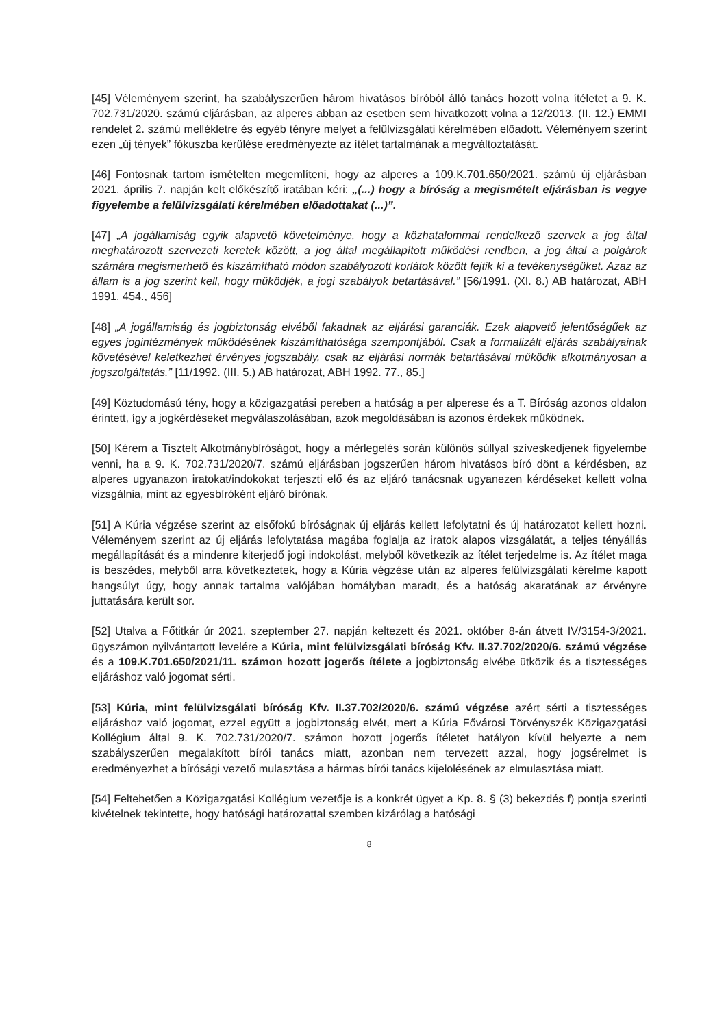[45] Véleményem szerint, ha szabályszerűen három hivatásos bíróból álló tanács hozott volna ítéletet a 9. K. 702.731/2020. számú eljárásban, az alperes abban az esetben sem hivatkozott volna a 12/2013. (II. 12.) EMMI rendelet 2. számú mellékletre és egyéb tényre melyet a felülvizsgálati kérelmében előadott. Véleményem szerint ezen „új tények” fókuszba kerülése eredményezte az ítélet tartalmának a megváltoztatását.
[46] Fontosnak tartom ismételten megemlíteni, hogy az alperes a 109.K.701.650/2021. számú új eljárásban 2021. április 7. napján kelt előkészítő iratában kéri: „(...) hogy a bíróság a megismételt eljárásban is vegye figyelembe a felülvizsgálati kérelmében előadottakat (...)”.
[47] „A jogállamiság egyik alapvető követelménye, hogy a közhatalommal rendelkező szervek a jog által meghatározott szervezeti keretek között, a jog által megállapított működési rendben, a jog által a polgárok számára megismerhető és kiszámítható módon szabályozott korlátok között fejtik ki a tevékenységüket. Azaz az állam is a jog szerint kell, hogy működjék, a jogi szabályok betartásával.” [56/1991. (XI. 8.) AB határozat, ABH 1991. 454., 456]
[48] „A jogállamiság és jogbiztonság elvéből fakadnak az eljárási garanciák. Ezek alapvető jelentőségűek az egyes jogintézmények működésének kiszámíthatósága szempontjából. Csak a formalizált eljárás szabályainak követésével keletkezhet érvényes jogszabály, csak az eljárási normák betartásával működik alkotmányosan a jogszolgáltatás.” [11/1992. (III. 5.) AB határozat, ABH 1992. 77., 85.]
[49] Köztudomású tény, hogy a közigazgatási pereben a hatóság a per alperese és a T. Bíróság azonos oldalon érintett, így a jogkérdéseket megválaszolásában, azok megoldásában is azonos érdekek működnek.
[50] Kérem a Tisztelt Alkotmánybíróságot, hogy a mérlegelés során különös súllyal szíveskedjenek figyelembe venni, ha a 9. K. 702.731/2020/7. számú eljárásban jogszerűen három hivatásos bíró dönt a kérdésben, az alperes ugyanazon iratokat/indokokat terjeszti elő és az eljáró tanácsnak ugyanezen kérdéseket kellett volna vizsgálnia, mint az egyesbíróként eljáró bírónak.
[51] A Kúria végzése szerint az elsőfokú bíróságnak új eljárás kellett lefolytatni és új határozatot kellett hozni. Véleményem szerint az új eljárás lefolytatása magába foglalja az iratok alapos vizsgálatát, a teljes tényállás megállapítását és a mindenre kiterjedő jogi indokolást, melyből következik az ítélet terjedelme is. Az ítélet maga is beszédes, melyből arra következtetek, hogy a Kúria végzése után az alperes felülvizsgálati kérelme kapott hangsúlyt úgy, hogy annak tartalma valójában homályban maradt, és a hatóság akaratának az érvényre juttatására került sor.
[52] Utalva a Főtitkár úr 2021. szeptember 27. napján keltezett és 2021. október 8-án átvett IV/3154-3/2021. ügyszámon nyilvántartott levelére a Kúria, mint felülvizsgálati bíróság Kfv. II.37.702/2020/6. számú végzése és a 109.K.701.650/2021/11. számon hozott jogerős ítélete a jogbiztonság elvébe ütközik és a tisztességes eljáráshoz való jogomat sérti.
[53] Kúria, mint felülvizsgálati bíróság Kfv. II.37.702/2020/6. számú végzése azért sérti a tisztességes eljáráshoz való jogomat, ezzel együtt a jogbiztonság elvét, mert a Kúria Fővárosi Törvényszék Közigazgatási Kollégium által 9. K. 702.731/2020/7. számon hozott jogerős ítéletet hatályon kívül helyezte a nem szabályszerűen megalakított bírói tanács miatt, azonban nem tervezett azzal, hogy jogsérelmet is eredményezhet a bírósági vezető mulasztása a hármas bírói tanács kijelölésének az elmulasztása miatt.
[54] Feltehetően a Közigazgatási Kollégium vezetője is a konkrét ügyet a Kp. 8. § (3) bekezdés f) pontja szerinti kivételnek tekintette, hogy hatósági határozattal szemben kizárólag a hatósági
8